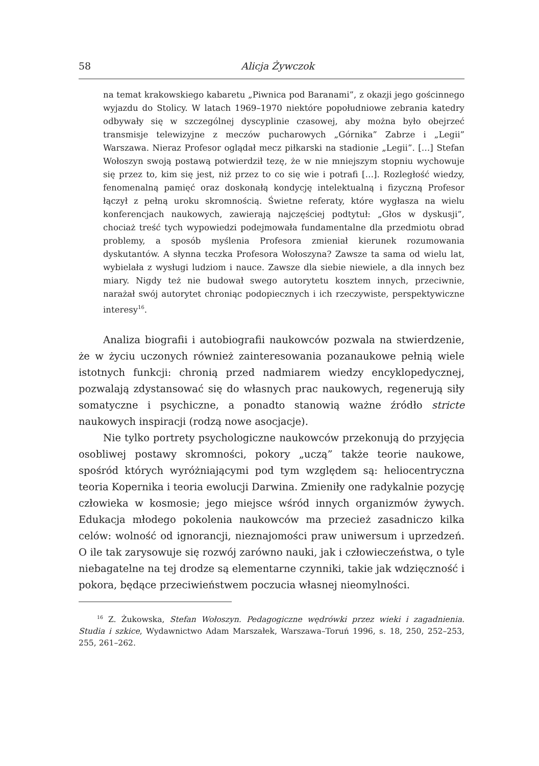58 Alicja Żywczok
na temat krakowskiego kabaretu „Piwnica pod Baranami”, z okazji jego gościnnego wyjazdu do Stolicy. W latach 1969–1970 niektóre popołudniowe zebrania katedry odbywały się w szczególnej dyscyplinie czasowej, aby można było obejrzeć transmisje telewizyjne z meczów pucharowych „Górnika” Zabrze i „Legii” Warszawa. Nieraz Profesor oglądał mecz piłkarski na stadionie „Legii”. […] Stefan Wołoszyn swoją postawą potwierdził tezę, że w nie mniejszym stopniu wychowuje się przez to, kim się jest, niż przez to co się wie i potrafi […]. Rozległość wiedzy, fenomenalną pamięć oraz doskonałą kondycję intelektualną i fizyczną Profesor łączył z pełną uroku skromnością. Świetne referaty, które wygłasza na wielu konferencjach naukowych, zawierają najczęściej podtytuł: „Głos w dyskusji”, chociaż treść tych wypowiedzi podejmowała fundamentalne dla przedmiotu obrad problemy, a sposób myślenia Profesora zmieniał kierunek rozumowania dyskutantów. A słynna teczka Profesora Wołoszyna? Zawsze ta sama od wielu lat, wybielała z wysługi ludziom i nauce. Zawsze dla siebie niewiele, a dla innych bez miary. Nigdy też nie budował swego autorytetu kosztem innych, przeciwnie, narażał swój autorytet chroniąc podopiecznych i ich rzeczywiste, perspektywiczne interesy<sup>16</sup>.
Analiza biografii i autobiografii naukowców pozwala na stwierdzenie, że w życiu uczonych również zainteresowania pozanaukowe pełnią wiele istotnych funkcji: chronią przed nadmiarem wiedzy encyklopedycznej, pozwalają zdystansować się do własnych prac naukowych, regenerują siły somatyczne i psychiczne, a ponadto stanowią ważne źródło stricte naukowych inspiracji (rodzą nowe asocjacje).
Nie tylko portrety psychologiczne naukowców przekonują do przyjęcia osobliwej postawy skromności, pokory „uczą” także teorie naukowe, spośród których wyróżniającymi pod tym względem są: heliocentryczna teoria Kopernika i teoria ewolucji Darwina. Zmieniły one radykalnie pozycję człowieka w kosmosie; jego miejsce wśród innych organizmów żywych. Edukacja młodego pokolenia naukowców ma przecież zasadniczo kilka celów: wolność od ignorancji, nieznajomości praw uniwersum i uprzedzeń. O ile tak zarysowuje się rozwój zarówno nauki, jak i człowieczeństwa, o tyle niebagatelne na tej drodze są elementarne czynniki, takie jak wdzięczność i pokora, będące przeciwieństwem poczucia własnej nieomylności.
<sup>16</sup> Z. Żukowska, Stefan Wołoszyn. Pedagogiczne wędrówki przez wieki i zagadnienia. Studia i szkice, Wydawnictwo Adam Marszałek, Warszawa–Toruń 1996, s. 18, 250, 252–253, 255, 261–262.